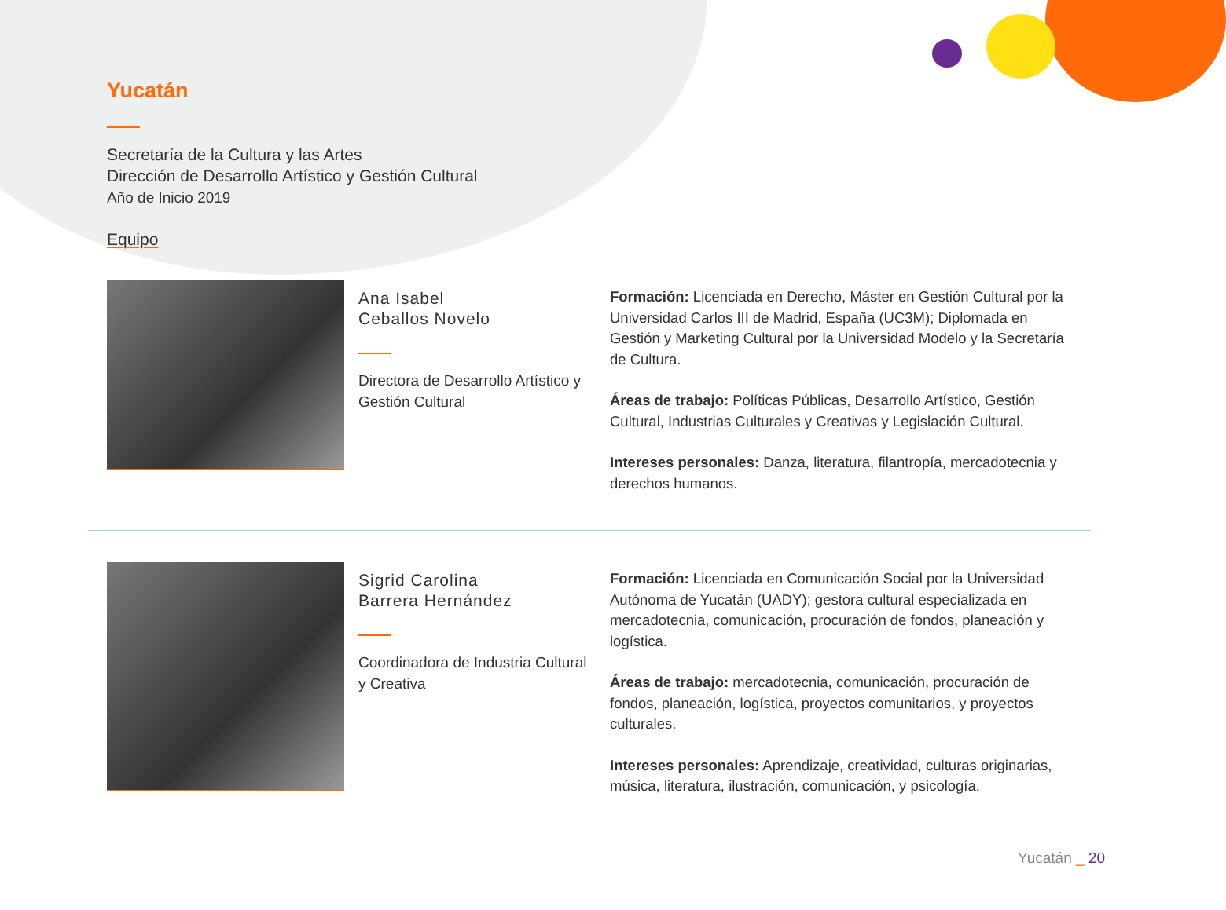Yucatán
Secretaría de la Cultura y las Artes
Dirección de Desarrollo Artístico y Gestión Cultural
Año de Inicio 2019
Equipo
Ana Isabel
Ceballos Novelo
Directora de Desarrollo Artístico y Gestión Cultural
Formación: Licenciada en Derecho, Máster en Gestión Cultural por la Universidad Carlos III de Madrid, España (UC3M); Diplomada en Gestión y Marketing Cultural por la Universidad Modelo y la Secretaría de Cultura.
Áreas de trabajo: Políticas Públicas, Desarrollo Artístico, Gestión Cultural, Industrias Culturales y Creativas y Legislación Cultural.
Intereses personales: Danza, literatura, filantropía, mercadotecnia y derechos humanos.
Sigrid Carolina
Barrera Hernández
Coordinadora de Industria Cultural y Creativa
Formación: Licenciada en Comunicación Social por la Universidad Autónoma de Yucatán (UADY); gestora cultural especializada en mercadotecnia, comunicación, procuración de fondos, planeación y logística.
Áreas de trabajo: mercadotecnia, comunicación, procuración de fondos, planeación, logística, proyectos comunitarios, y proyectos culturales.
Intereses personales: Aprendizaje, creatividad, culturas originarias, música, literatura, ilustración, comunicación, y psicología.
Yucatán _ 20